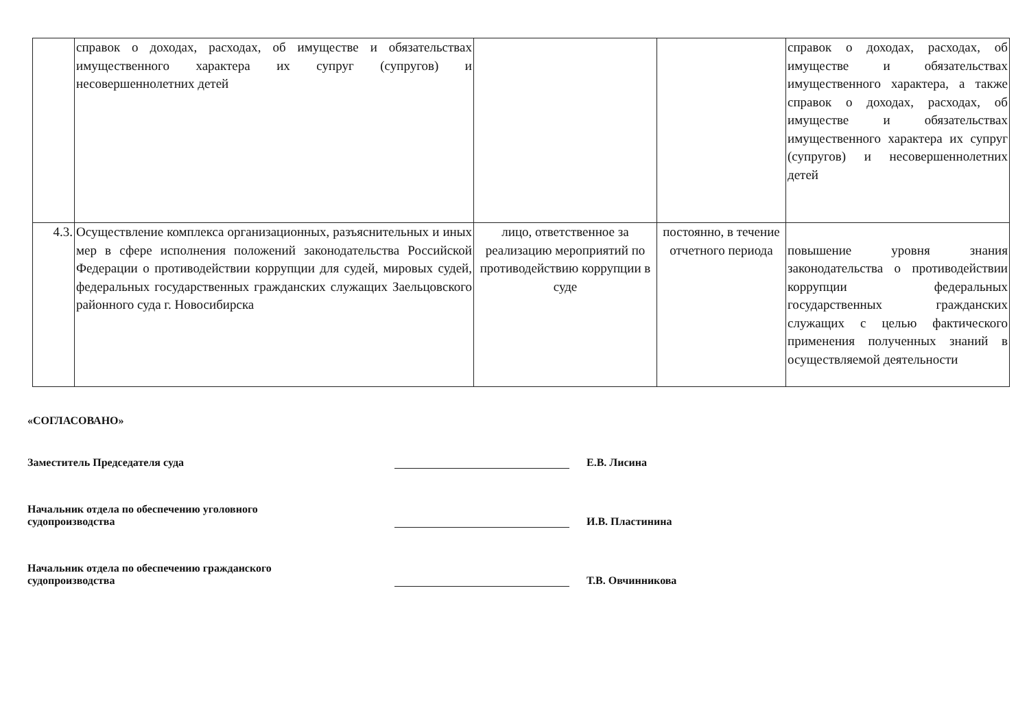| | справок о доходах, расходах, об имуществе и обязательствах имущественного характера их супруг (супругов) и несовершеннолетних детей | | | справок о доходах, расходах, об имуществе и обязательствах имущественного характера, а также справок о доходах, расходах, об имуществе и обязательствах имущественного характера их супруг (супругов) и несовершеннолетних детей |
| 4.3. | Осуществление комплекса организационных, разъяснительных и иных мер в сфере исполнения положений законодательства Российской Федерации о противодействии коррупции для судей, мировых судей, федеральных государственных гражданских служащих Заельцовского районного суда г. Новосибирска | лицо, ответственное за реализацию мероприятий по противодействию коррупции в суде | постоянно, в течение отчетного периода | повышение уровня знания законодательства о противодействии коррупции федеральных государственных гражданских служащих с целью фактического применения полученных знаний в осуществляемой деятельности |
«СОГЛАСОВАНО»
Заместитель Председателя суда
Е.В. Лисина
Начальник отдела по обеспечению уголовного
судопроизводства
И.В. Пластинина
Начальник отдела по обеспечению гражданского
судопроизводства
Т.В. Овчинникова